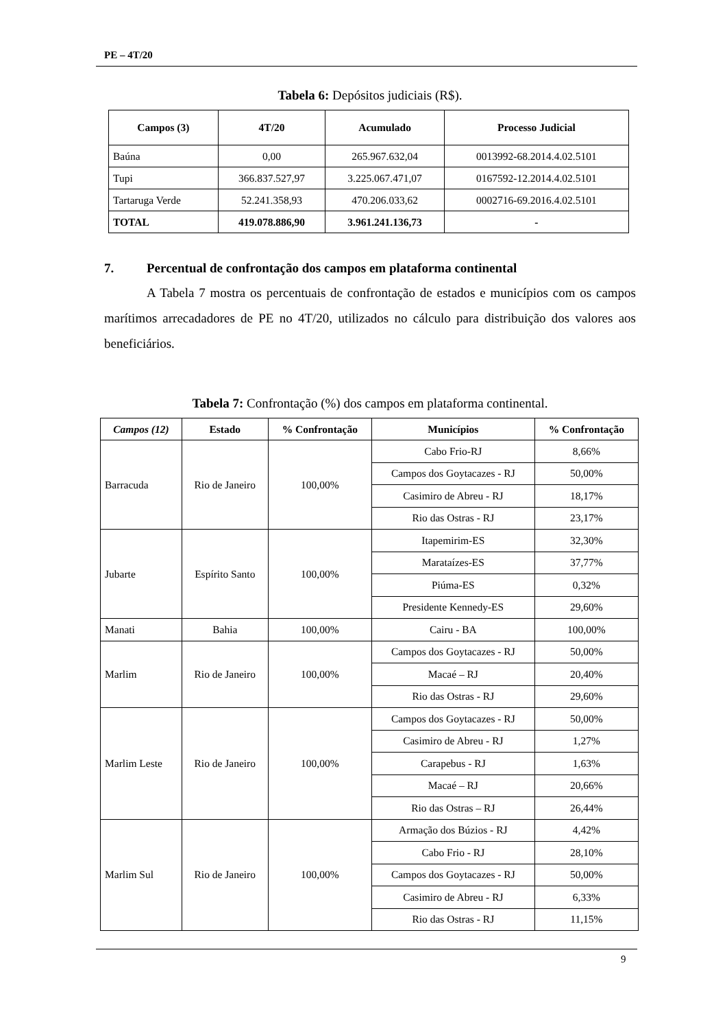PE – 4T/20
Tabela 6: Depósitos judiciais (R$).
| Campos (3) | 4T/20 | Acumulado | Processo Judicial |
| --- | --- | --- | --- |
| Baúna | 0,00 | 265.967.632,04 | 0013992-68.2014.4.02.5101 |
| Tupi | 366.837.527,97 | 3.225.067.471,07 | 0167592-12.2014.4.02.5101 |
| Tartaruga Verde | 52.241.358,93 | 470.206.033,62 | 0002716-69.2016.4.02.5101 |
| TOTAL | 419.078.886,90 | 3.961.241.136,73 | - |
7. Percentual de confrontação dos campos em plataforma continental
A Tabela 7 mostra os percentuais de confrontação de estados e municípios com os campos marítimos arrecadadores de PE no 4T/20, utilizados no cálculo para distribuição dos valores aos beneficiários.
Tabela 7: Confrontação (%) dos campos em plataforma continental.
| Campos (12) | Estado | % Confrontação | Municípios | % Confrontação |
| --- | --- | --- | --- | --- |
| Barracuda | Rio de Janeiro | 100,00% | Cabo Frio-RJ | 8,66% |
| | | | Campos dos Goytacazes - RJ | 50,00% |
| | | | Casimiro de Abreu - RJ | 18,17% |
| | | | Rio das Ostras - RJ | 23,17% |
| Jubarte | Espírito Santo | 100,00% | Itapemirim-ES | 32,30% |
| | | | Marataízes-ES | 37,77% |
| | | | Piúma-ES | 0,32% |
| | | | Presidente Kennedy-ES | 29,60% |
| Manati | Bahia | 100,00% | Cairu - BA | 100,00% |
| Marlim | Rio de Janeiro | 100,00% | Campos dos Goytacazes - RJ | 50,00% |
| | | | Macaé – RJ | 20,40% |
| | | | Rio das Ostras - RJ | 29,60% |
| Marlim Leste | Rio de Janeiro | 100,00% | Campos dos Goytacazes - RJ | 50,00% |
| | | | Casimiro de Abreu - RJ | 1,27% |
| | | | Carapebus - RJ | 1,63% |
| | | | Macaé – RJ | 20,66% |
| | | | Rio das Ostras – RJ | 26,44% |
| Marlim Sul | Rio de Janeiro | 100,00% | Armação dos Búzios - RJ | 4,42% |
| | | | Cabo Frio - RJ | 28,10% |
| | | | Campos dos Goytacazes - RJ | 50,00% |
| | | | Casimiro de Abreu - RJ | 6,33% |
| | | | Rio das Ostras - RJ | 11,15% |
9